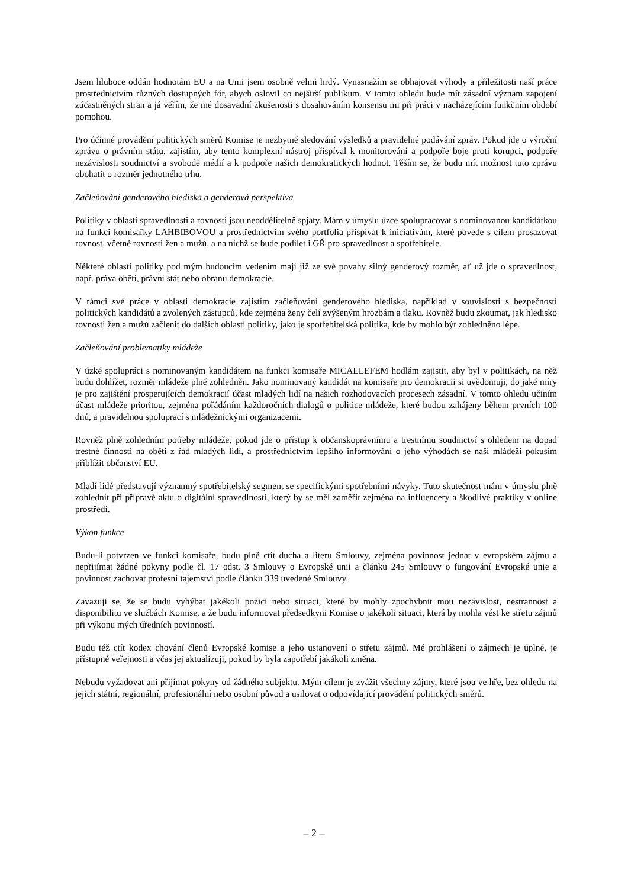Jsem hluboce oddán hodnotám EU a na Unii jsem osobně velmi hrdý. Vynasnažím se obhajovat výhody a příležitosti naší práce prostřednictvím různých dostupných fór, abych oslovil co nejširší publikum. V tomto ohledu bude mít zásadní význam zapojení zúčastněných stran a já věřím, že mé dosavadní zkušenosti s dosahováním konsensu mi při práci v nacházejícím funkčním období pomohou.
Pro účinné provádění politických směrů Komise je nezbytné sledování výsledků a pravidelné podávání zpráv. Pokud jde o výroční zprávu o právním státu, zajistím, aby tento komplexní nástroj přispíval k monitorování a podpoře boje proti korupci, podpoře nezávislosti soudnictví a svobodě médií a k podpoře našich demokratických hodnot. Těším se, že budu mít možnost tuto zprávu obohatit o rozměr jednotného trhu.
Začleňování genderového hlediska a genderová perspektiva
Politiky v oblasti spravedlnosti a rovnosti jsou neoddělitelně spjaty. Mám v úmyslu úzce spolupracovat s nominovanou kandidátkou na funkci komisařky LAHBIBOVOU a prostřednictvím svého portfolia přispívat k iniciativám, které povede s cílem prosazovat rovnost, včetně rovnosti žen a mužů, a na nichž se bude podílet i GŘ pro spravedlnost a spotřebitele.
Některé oblasti politiky pod mým budoucím vedením mají již ze své povahy silný genderový rozměr, ať už jde o spravedlnost, např. práva obětí, právní stát nebo obranu demokracie.
V rámci své práce v oblasti demokracie zajistím začleňování genderového hlediska, například v souvislosti s bezpečností politických kandidátů a zvolených zástupců, kde zejména ženy čelí zvýšeným hrozbám a tlaku. Rovněž budu zkoumat, jak hledisko rovnosti žen a mužů začlenit do dalších oblastí politiky, jako je spotřebitelská politika, kde by mohlo být zohledněno lépe.
Začleňování problematiky mládeže
V úzké spolupráci s nominovaným kandidátem na funkci komisaře MICALLEFEM hodlám zajistit, aby byl v politikách, na něž budu dohlížet, rozměr mládeže plně zohledněn. Jako nominovaný kandidát na komisaře pro demokracii si uvědomuji, do jaké míry je pro zajištění prosperujících demokracií účast mladých lidí na našich rozhodovacích procesech zásadní. V tomto ohledu učiním účast mládeže prioritou, zejména pořádáním každoročních dialogů o politice mládeže, které budou zahájeny během prvních 100 dnů, a pravidelnou spoluprací s mládežnickými organizacemi.
Rovněž plně zohledním potřeby mládeže, pokud jde o přístup k občanskoprávnímu a trestnímu soudnictví s ohledem na dopad trestné činnosti na oběti z řad mladých lidí, a prostřednictvím lepšího informování o jeho výhodách se naší mládeži pokusím přiblížit občanství EU.
Mladí lidé představují významný spotřebitelský segment se specifickými spotřebními návyky. Tuto skutečnost mám v úmyslu plně zohlednit při přípravě aktu o digitální spravedlnosti, který by se měl zaměřit zejména na influencery a škodlivé praktiky v online prostředí.
Výkon funkce
Budu-li potvrzen ve funkci komisaře, budu plně ctít ducha a literu Smlouvy, zejména povinnost jednat v evropském zájmu a nepřijímat žádné pokyny podle čl. 17 odst. 3 Smlouvy o Evropské unii a článku 245 Smlouvy o fungování Evropské unie a povinnost zachovat profesní tajemství podle článku 339 uvedené Smlouvy.
Zavazuji se, že se budu vyhýbat jakékoli pozici nebo situaci, které by mohly zpochybnit mou nezávislost, nestrannost a disponibilitu ve službách Komise, a že budu informovat předsedkyni Komise o jakékoli situaci, která by mohla vést ke střetu zájmů při výkonu mých úředních povinností.
Budu též ctít kodex chování členů Evropské komise a jeho ustanovení o střetu zájmů. Mé prohlášení o zájmech je úplné, je přístupné veřejnosti a včas jej aktualizuji, pokud by byla zapotřebí jakákoli změna.
Nebudu vyžadovat ani přijímat pokyny od žádného subjektu. Mým cílem je zvážit všechny zájmy, které jsou ve hře, bez ohledu na jejich státní, regionální, profesionální nebo osobní původ a usilovat o odpovídající provádění politických směrů.
– 2 –